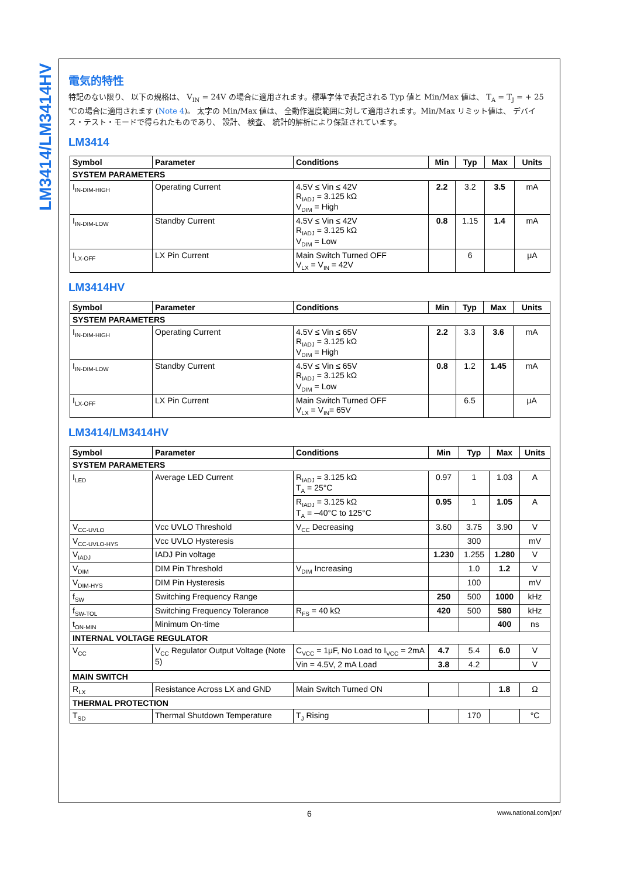LM3414/LM3414HV
電気的特性
特記のない限り、 以下の規格は、 V<sub>IN</sub> = 24V の場合に適用されます。標準字体で表記される Typ 値と Min/Max 値は、 T<sub>A</sub> = T<sub>J</sub> = + 25 ℃の場合に適用されます (Note 4)。 太字の Min/Max 値は、 全動作温度範囲に対して適用されます。Min/Max リミット値は、 デバイス・テスト・モードで得られたものであり、 設計、 検査、 統計的解析により保証されています。
LM3414
| Symbol | Parameter | Conditions | Min | Typ | Max | Units |
| --- | --- | --- | --- | --- | --- | --- |
| SYSTEM PARAMETERS | | | | | | |
| I<sub>IN-DIM-HIGH</sub> | Operating Current | 4.5V ≤ Vin ≤ 42V R<sub>IADJ</sub> = 3.125 kΩ V<sub>DIM</sub> = High | 2.2 | 3.2 | 3.5 | mA |
| I<sub>IN-DIM-LOW</sub> | Standby Current | 4.5V ≤ Vin ≤ 42V R<sub>IADJ</sub> = 3.125 kΩ V<sub>DIM</sub> = Low | 0.8 | 1.15 | 1.4 | mA |
| I<sub>LX-OFF</sub> | LX Pin Current | Main Switch Turned OFF V<sub>LX</sub> = V<sub>IN</sub> = 42V | | 6 | | μA |
LM3414HV
| Symbol | Parameter | Conditions | Min | Typ | Max | Units |
| --- | --- | --- | --- | --- | --- | --- |
| SYSTEM PARAMETERS | | | | | | |
| I<sub>IN-DIM-HIGH</sub> | Operating Current | 4.5V ≤ Vin ≤ 65V R<sub>IADJ</sub> = 3.125 kΩ V<sub>DIM</sub> = High | 2.2 | 3.3 | 3.6 | mA |
| I<sub>IN-DIM-LOW</sub> | Standby Current | 4.5V ≤ Vin ≤ 65V R<sub>IADJ</sub> = 3.125 kΩ V<sub>DIM</sub> = Low | 0.8 | 1.2 | 1.45 | mA |
| I<sub>LX-OFF</sub> | LX Pin Current | Main Switch Turned OFF V<sub>LX</sub> = V<sub>IN</sub>= 65V | | 6.5 | | μA |
LM3414/LM3414HV
| Symbol | Parameter | Conditions | Min | Typ | Max | Units |
| --- | --- | --- | --- | --- | --- | --- |
| SYSTEM PARAMETERS | | | | | | |
| I<sub>LED</sub> | Average LED Current | R<sub>IADJ</sub> = 3.125 kΩ T<sub>A</sub> = 25°C | 0.97 | 1 | 1.03 | A |
| | | R<sub>IADJ</sub> = 3.125 kΩ T<sub>A</sub> = –40°C to 125°C | 0.95 | 1 | 1.05 | A |
| V<sub>CC-UVLO</sub> | Vcc UVLO Threshold | V<sub>CC</sub> Decreasing | 3.60 | 3.75 | 3.90 | V |
| V<sub>CC-UVLO-HYS</sub> | Vcc UVLO Hysteresis | | | 300 | | mV |
| V<sub>IADJ</sub> | IADJ Pin voltage | | 1.230 | 1.255 | 1.280 | V |
| V<sub>DIM</sub> | DIM Pin Threshold | V<sub>DIM</sub> Increasing | | 1.0 | 1.2 | V |
| V<sub>DIM-HYS</sub> | DIM Pin Hysteresis | | | 100 | | mV |
| f<sub>SW</sub> | Switching Frequency Range | | 250 | 500 | 1000 | kHz |
| f<sub>SW-TOL</sub> | Switching Frequency Tolerance | R<sub>FS</sub> = 40 kΩ | 420 | 500 | 580 | kHz |
| t<sub>ON-MIN</sub> | Minimum On-time | | | | 400 | ns |
| INTERNAL VOLTAGE REGULATOR | | | | | | |
| V<sub>CC</sub> | V<sub>CC</sub> Regulator Output Voltage (Note 5) | C<sub>VCC</sub> = 1μF, No Load to I<sub>VCC</sub> = 2mA | 4.7 | 5.4 | 6.0 | V |
| | | Vin = 4.5V, 2 mA Load | 3.8 | 4.2 | | V |
| MAIN SWITCH | | | | | | |
| R<sub>LX</sub> | Resistance Across LX and GND | Main Switch Turned ON | | | 1.8 | Ω |
| THERMAL PROTECTION | | | | | | |
| T<sub>SD</sub> | Thermal Shutdown Temperature | T<sub>J</sub> Rising | | 170 | | °C |
6 www.national.com/jpn/